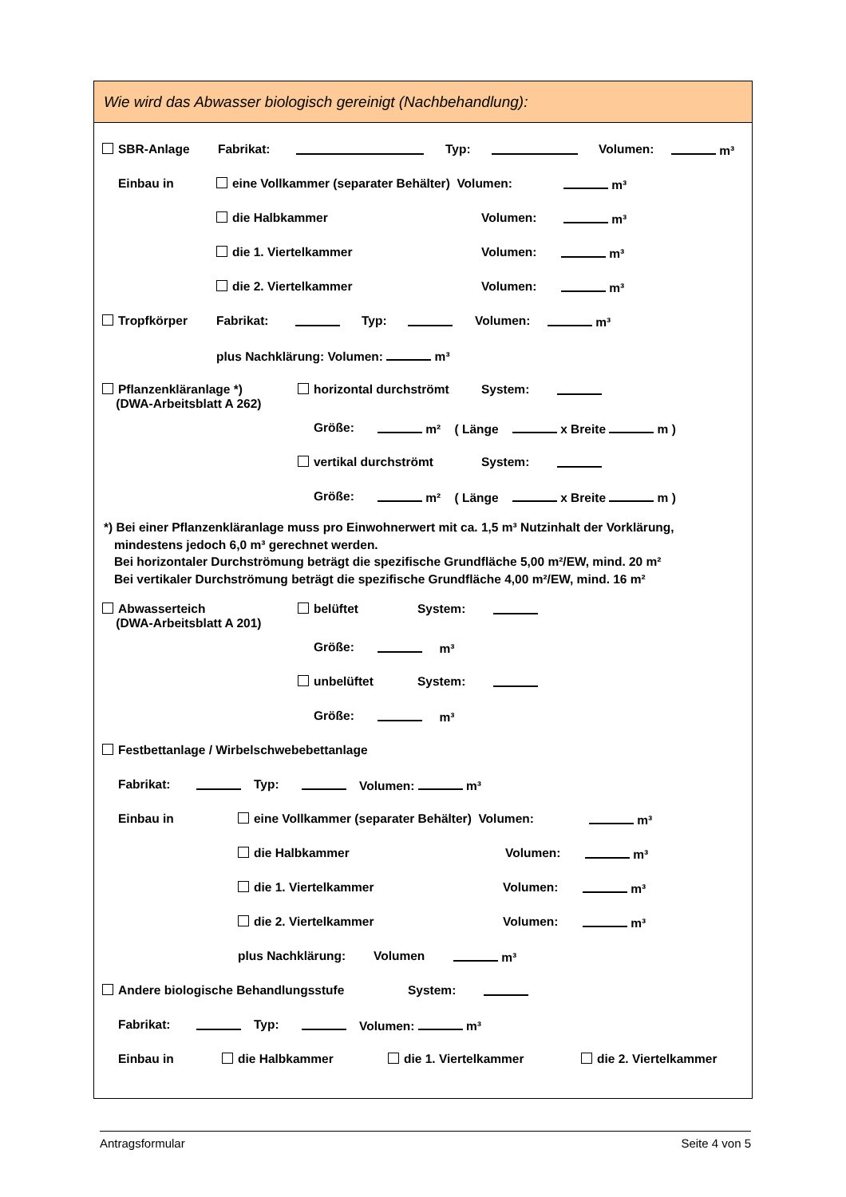Wie wird das Abwasser biologisch gereinigt (Nachbehandlung):
SBR-Anlage Fabrikat: Typ: Volumen: m³
Einbau in eine Vollkammer (separater Behälter) Volumen: m³
die Halbkammer Volumen: m³
die 1. Viertelkammer Volumen: m³
die 2. Viertelkammer Volumen: m³
Tropfkörper Fabrikat: Typ: Volumen: m³
plus Nachklärung: Volumen: m³
Pflanzenkläranlage *)
(DWA-Arbeitsblatt A 262)
horizontal durchströmt System:
Größe: m² ( Länge x Breite m )
vertikal durchströmt System:
Größe: m² ( Länge x Breite m )
*) Bei einer Pflanzenkläranlage muss pro Einwohnerwert mit ca. 1,5 m³ Nutzinhalt der Vorklärung,
mindestens jedoch 6,0 m³ gerechnet werden.
Bei horizontaler Durchströmung beträgt die spezifische Grundfläche 5,00 m²/EW, mind. 20 m²
Bei vertikaler Durchströmung beträgt die spezifische Grundfläche 4,00 m²/EW, mind. 16 m²
Abwasserteich
(DWA-Arbeitsblatt A 201)
belüftet System:
Größe: m³
unbelüftet System:
Größe: m³
Festbettanlage / Wirbelschwebebettanlage
Fabrikat: Typ: Volumen: m³
Einbau in eine Vollkammer (separater Behälter) Volumen: m³
die Halbkammer Volumen: m³
die 1. Viertelkammer Volumen: m³
die 2. Viertelkammer Volumen: m³
plus Nachklärung: Volumen m³
Andere biologische Behandlungsstufe System:
Fabrikat: Typ: Volumen: m³
Einbau in die Halbkammer die 1. Viertelkammer die 2. Viertelkammer
Antragsformular Seite 4 von 5